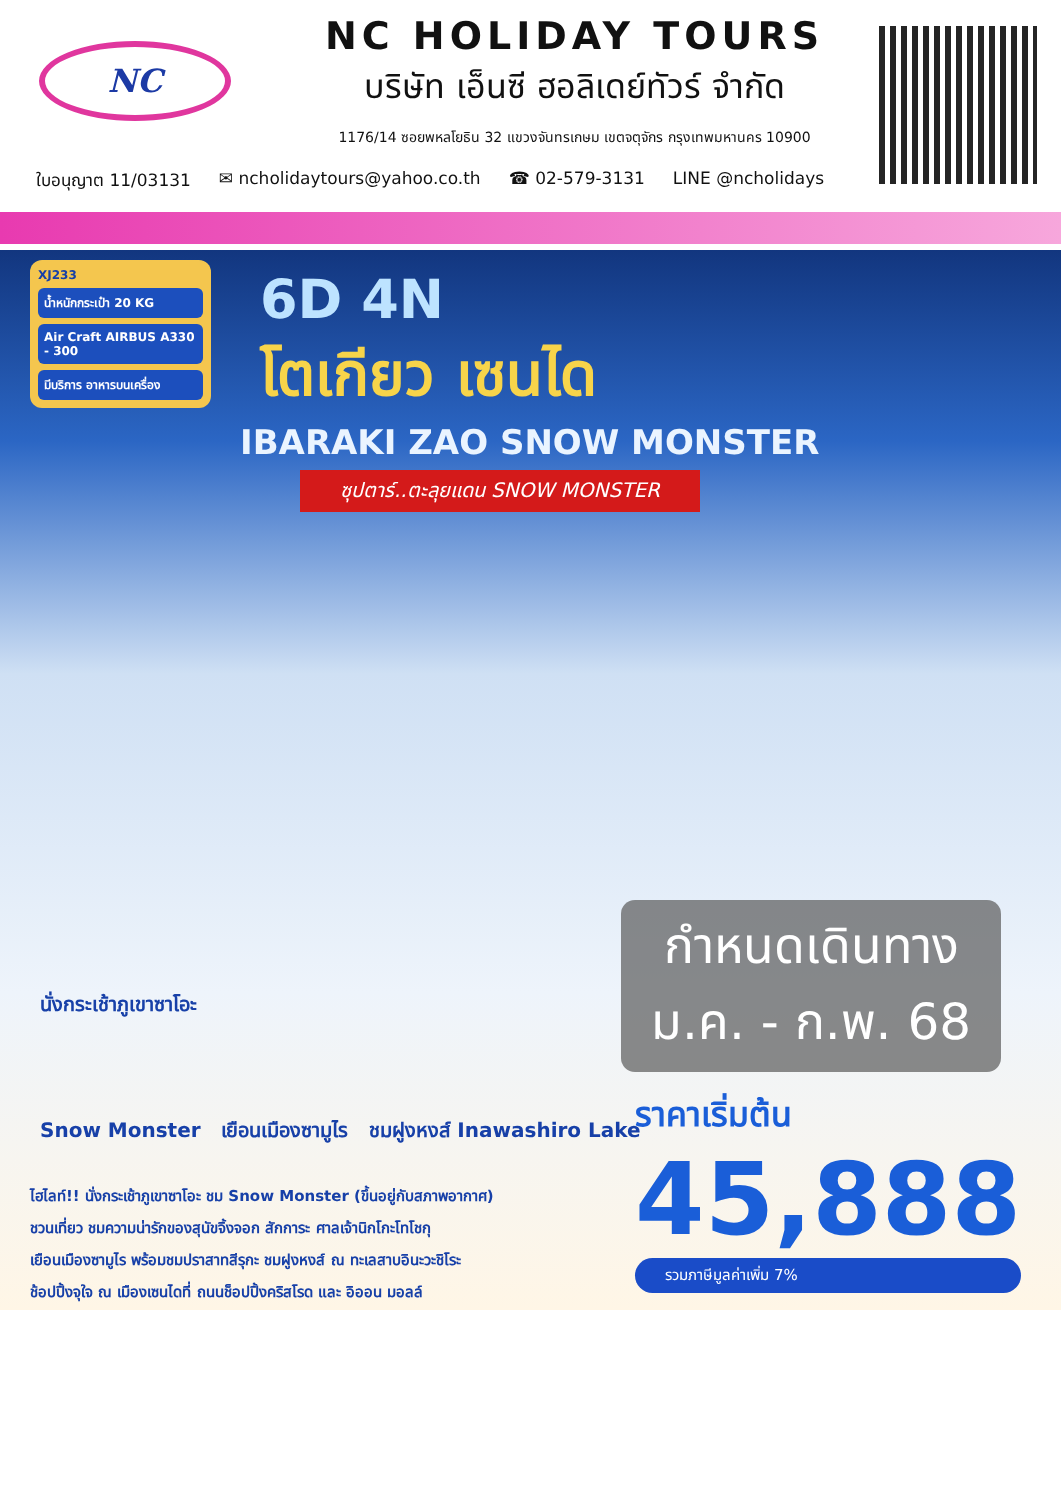NC
NC HOLIDAY TOURS
บริษัท เอ็นซี ฮอลิเดย์ทัวร์ จำกัด
1176/14 ซอยพหลโยธิน 32 แขวงจันทรเกษม เขตจตุจักร กรุงเทพมหานคร 10900
ใบอนุญาต 11/03131 ✉ ncholidaytours@yahoo.co.th ☎ 02-579-3131 LINE @ncholidays
XJ233
น้ำหนักกระเป๋า 20 KG
Air Craft AIRBUS A330 - 300
มีบริการ อาหารบนเครื่อง
6D 4N
โตเกียว เซนได
IBARAKI ZAO SNOW MONSTER
ซุปตาร์..ตะลุยแดน SNOW MONSTER
กำหนดเดินทาง
ม.ค. - ก.พ. 68
นั่งกระเช้าภูเขาซาโอะ
Snow Monster เยือนเมืองซามูไร ชมฝูงหงส์ Inawashiro Lake
ราคาเริ่มต้น
45,888
รวมภาษีมูลค่าเพิ่ม 7%
ไฮไลท์!! นั่งกระเช้าภูเขาซาโอะ ชม Snow Monster (ขึ้นอยู่กับสภาพอากาศ)
ชวนเที่ยว ชมความน่ารักของสุนัขจิ้งจอก สักการะ ศาลเจ้านิกโกะโทโชกุ
เยือนเมืองซามูไร พร้อมชมปราสาทสีรุกะ ชมฝูงหงส์ ณ ทะเลสาบอินะวะชิโระ
ช้อปปิ้งจุใจ ณ เมืองเซนไดที่ ถนนช็อปปิ้งคริสโรด และ อิออน มอลล์